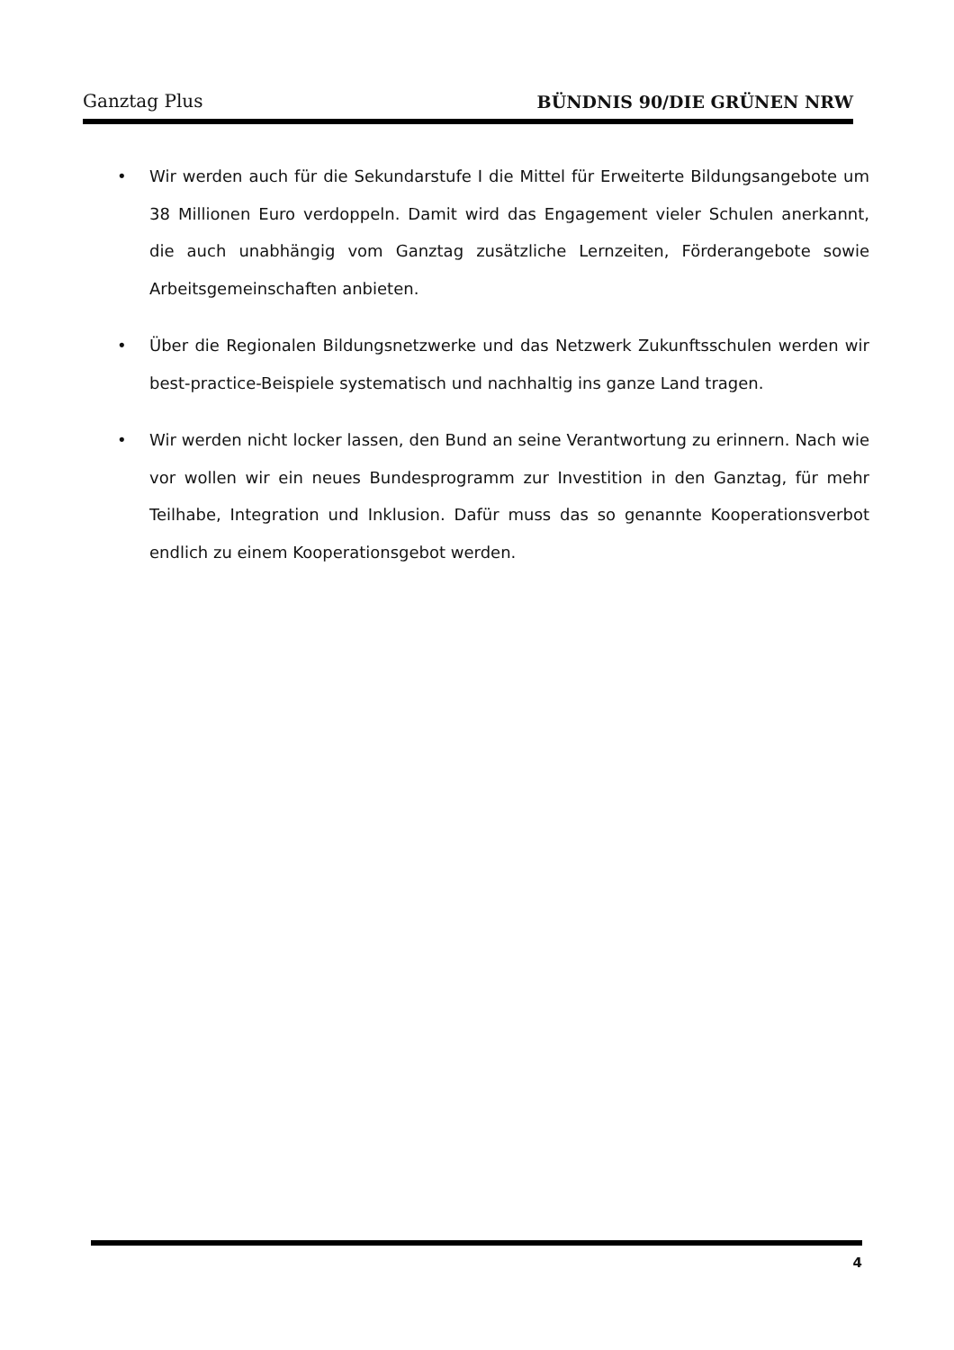Ganztag Plus BÜNDNIS 90/DIE GRÜNEN NRW
• Wir werden auch für die Sekundarstufe I die Mittel für Erweiterte Bildungsangebote um 38 Millionen Euro verdoppeln. Damit wird das Engagement vieler Schulen anerkannt, die auch unabhängig vom Ganztag zusätzliche Lernzeiten, Förderangebote sowie Arbeitsgemeinschaften anbieten.
• Über die Regionalen Bildungsnetzwerke und das Netzwerk Zukunftsschulen werden wir best-practice-Beispiele systematisch und nachhaltig ins ganze Land tragen.
• Wir werden nicht locker lassen, den Bund an seine Verantwortung zu erinnern. Nach wie vor wollen wir ein neues Bundesprogramm zur Investition in den Ganztag, für mehr Teilhabe, Integration und Inklusion. Dafür muss das so genannte Kooperationsverbot endlich zu einem Kooperationsgebot werden.
4